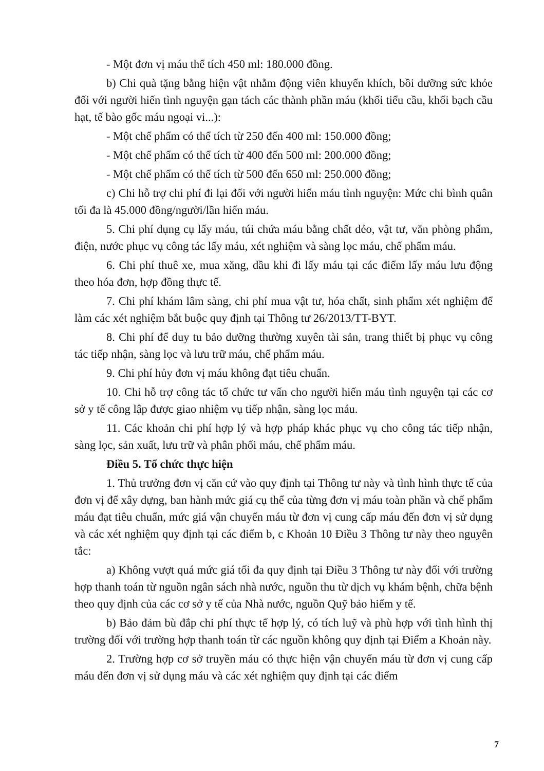- Một đơn vị máu thể tích 450 ml: 180.000 đồng.
b) Chi quà tặng bằng hiện vật nhằm động viên khuyến khích, bồi dưỡng sức khỏe đối với người hiến tình nguyện gạn tách các thành phần máu (khối tiểu cầu, khối bạch cầu hạt, tế bào gốc máu ngoại vi...):
- Một chế phẩm có thể tích từ 250 đến 400 ml: 150.000 đồng;
- Một chế phẩm có thể tích từ 400 đến 500 ml: 200.000 đồng;
- Một chế phẩm có thể tích từ 500 đến 650 ml: 250.000 đồng;
c) Chi hỗ trợ chi phí đi lại đối với người hiến máu tình nguyện: Mức chi bình quân tối đa là 45.000 đồng/người/lần hiến máu.
5. Chi phí dụng cụ lấy máu, túi chứa máu bằng chất dẻo, vật tư, văn phòng phẩm, điện, nước phục vụ công tác lấy máu, xét nghiệm và sàng lọc máu, chế phẩm máu.
6. Chi phí thuê xe, mua xăng, dầu khi đi lấy máu tại các điểm lấy máu lưu động theo hóa đơn, hợp đồng thực tế.
7. Chi phí khám lâm sàng, chi phí mua vật tư, hóa chất, sinh phẩm xét nghiệm để làm các xét nghiệm bắt buộc quy định tại Thông tư 26/2013/TT-BYT.
8. Chi phí để duy tu bảo dưỡng thường xuyên tài sản, trang thiết bị phục vụ công tác tiếp nhận, sàng lọc và lưu trữ máu, chế phẩm máu.
9. Chi phí hủy đơn vị máu không đạt tiêu chuẩn.
10. Chi hỗ trợ công tác tổ chức tư vấn cho người hiến máu tình nguyện tại các cơ sở y tế công lập được giao nhiệm vụ tiếp nhận, sàng lọc máu.
11. Các khoản chi phí hợp lý và hợp pháp khác phục vụ cho công tác tiếp nhận, sàng lọc, sản xuất, lưu trữ và phân phối máu, chế phẩm máu.
Điều 5. Tổ chức thực hiện
1. Thủ trưởng đơn vị căn cứ vào quy định tại Thông tư này và tình hình thực tế của đơn vị để xây dựng, ban hành mức giá cụ thể của từng đơn vị máu toàn phần và chế phẩm máu đạt tiêu chuẩn, mức giá vận chuyển máu từ đơn vị cung cấp máu đến đơn vị sử dụng và các xét nghiệm quy định tại các điểm b, c Khoản 10 Điều 3 Thông tư này theo nguyên tắc:
a) Không vượt quá mức giá tối đa quy định tại Điều 3 Thông tư này đối với trường hợp thanh toán từ nguồn ngân sách nhà nước, nguồn thu từ dịch vụ khám bệnh, chữa bệnh theo quy định của các cơ sở y tế của Nhà nước, nguồn Quỹ bảo hiểm y tế.
b) Bảo đảm bù đắp chi phí thực tế hợp lý, có tích luỹ và phù hợp với tình hình thị trường đối với trường hợp thanh toán từ các nguồn không quy định tại Điểm a Khoản này.
2. Trường hợp cơ sở truyền máu có thực hiện vận chuyển máu từ đơn vị cung cấp máu đến đơn vị sử dụng máu và các xét nghiệm quy định tại các điểm
7